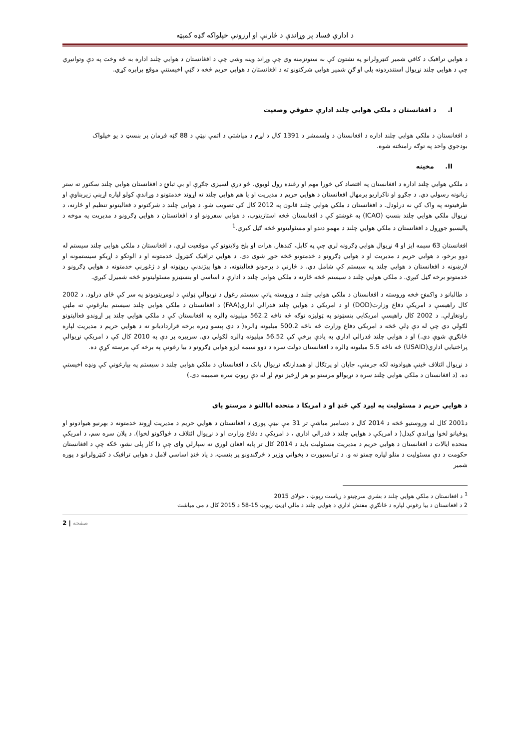د اداري فساد پر وړاندې د څارنې او ارزونې خپلواکه ګډه کمېټه
د هوايي ترافيک د کافي شمير کنټرولرانو په نشتون کې به ستونزمنه وي چې وړاند وينه وشي چې د افغانستان د هوايي چلند اداره به څه وخت په دې وتوانيږي چې د هوايي چلند نړيوال استندردونه پلي او ګڼ شمير هوايي شرکتونو ته د افغانستان د هوايي حريم څخه د ګټې اخيستنې موقع برابره کړي.
I. د افغانستان د ملکي هوايي چلند ادارې حقوقي وضعيت
د افغانستان د ملکي هوايي چلند اداره د افغانستان د ولسمشر د 1391 کال د لړم د مياشتې د اتمې نيټې د 88 ګڼه فرمان پر بنسټ د يو خپلواک بودجوي واحد په توګه رامنځته شوه.
II. مخينه
د ملکي هوايي چلند اداره د افغانستان په اقتصاد کې خورا مهم او رغنده رول لوبوي. څو درې لسيزې جګړې او بې ثباتۍ د افغانستان هوايي چلند سکتور ته ستر زيانونه رسولي دي. د جګړو او ناکراريو پرمهال افغانستان د هوايي حريم د مديريت او يا هم هوايي چلند ته اړوند خدمتونو د وړاندې کولو لپاره اړينې زيربناوې او ظرفيتونه په واک کې نه درلودل. د افغانستان د ملکي هوايي چلند قانون په 2012 کال کې تصويب شو. د هوايي چلند د شرکتونو د فعاليتونو تنظيم او څارنه، د نړيوال ملکي هوايي چلند بنسټ (ICAO) په غوښتو کې د افغانستان څخه استازيتوب، د هوايي سفرونو او د افغانستان د هوايي ډګرونو د مديريت په موخه د پاليسيو جوړول د افغانستان د ملکي هوايي چلند د مهمو دندو او مسئوليتونو څخه ګڼل کيږي.<sup>1</sup>
افغانستان 63 سيمه ايز او 4 نړيوال هوايي ډګرونه لري چې په کابل، کندهار، هرات او بلخ ولايتونو کې موقعيت لري. د افغانستان د ملکي هوايي چلند سيستم له دوو برخو، د هوايي حريم د مديريت او د هوايي ډګرونو د خدمتونو څخه جوړ شوی دی. د هوايي ترافيک کنټرول خدمتونه او د الوتکو د اړيکو سيستمونه او لارښونه د افغانستان د هوايي چلند په سيستم کې شامل دي. د څارنې د برجونو فعاليتونه، د هوا پيژندنې رپوټونه او د ژغورنې خدمتونه د هوايي ډګرونو د خدمتونو برخه ګڼل کيږي. د ملکي هوايي چلند د سيستم څخه څارنه د ملکي هوايي چلند د ادارې د اساسي او بنسټيزو مسئوليتونو څخه شميرل کيږي.
د طالبانو د واکمنۍ څخه وروسته د افغانستان د ملکي هوايي چلند د وروسته پاتې سيستم رغول د نړيوالې ټولنې د لومړيتوبونو په سر کې ځای درلود. د 2002 کال راهيسې د امريکې دفاع وزارت(DOD) او د امريکې د هوايي چلند فدرالي اداري(FAA) د افغانستان د ملکي هوايي چلند سيستم بيارغونې ته ملټې راونغاړلې. د 2002 کال راهيسې امريکايي بنسټونو په ټوليزه توګه څه ناڅه 562.2 ميليونه ډالره په افغانستان کې د ملکي هوايي چلند پر اړوندو فعاليتونو لګولي دي چې له دې ډلې څخه د امريکې دفاع وزارت څه ناڅه 500.2 ميليونه ډالره( د دې پيسو ډيره برخه قراردادیانو ته د هوايي حريم د مديريت لپاره ځانګړې شوې دي.) او د هوايي چلند فدرالي اداري په يادې برخې کې 56.52 ميليونه ډالره لګولي دي. سربيره پر دې په 2010 کال کې د امريکې نړيوالې پراختيايي اداري(USAID) څه ناڅه 5.5 ميليونه ډالره د افغانستان دولت سره د دوو سيمه ايزو هوايي ډګرونو د بيا رغونې په برخه کې مرسته کړې ده.
د نړيوال ائتلاف ځينې هيوادونه لکه جرمنې، جاپان او پرتګال او همدارنګه نړيوال بانک د افغانستان د ملکي هوايي چلند د سيستم په بيارغونې کې ونډه اخيستې ده. (د افغانستان د ملکي هوايي چلند سره د نړيوالو مرستو يو هر اړخيز نوم لړ له دې رپوټ سره ضميمه دی.)
د هوايي حريم د مسئوليت په ليږد کې ځنډ او د امريکا د متحده اياالتو د مرستو پای
د2001 کال له وروستيو څخه د 2014 کال د دسامبر مياشې تر 31 مې نيټې پورې د افغانستان د هوايي حريم د مديريت اړوند خدمتونه د بهرنيو هيوادونو او پوځيانو لخوا وړاندې کيدل( د امريکې د هوايي چلند د فدرالي اداري ، د امريکې د دفاع وزارت او د نړيوال ائتلاف د ځواکونو لخوا). د پلان سره سم، د امريکې متحده ايالات د افغانستان د هوايي حريم د مديريت مسئوليت بايد د 2014 کال تر پايه افغان لوري ته سپارلي وای چې دا کار پلی نشو، ځکه چې د افغانستان حکومت د دې مسئوليت د منلو لپاره چمتو نه و. د ترانسپورت د پخواني وزير د څرګندونو پر بنسټ، د ياد ځنډ اساسي لامل د هوايي ترافيک د کنټرولرانو د پوره شمير
<sup>1</sup> د افغانستان د ملکي هوايي چلند د بشري سرچينو د رياست رپوټ ، جولای 2015
2 د افغانستان د بيا رغونې لپاره د ځانګړې مفتش اداري د هوايي چلند د مالي اډيټ رپوټ 15-58 د 2015 کال د مې مياشت
2 | صفحه